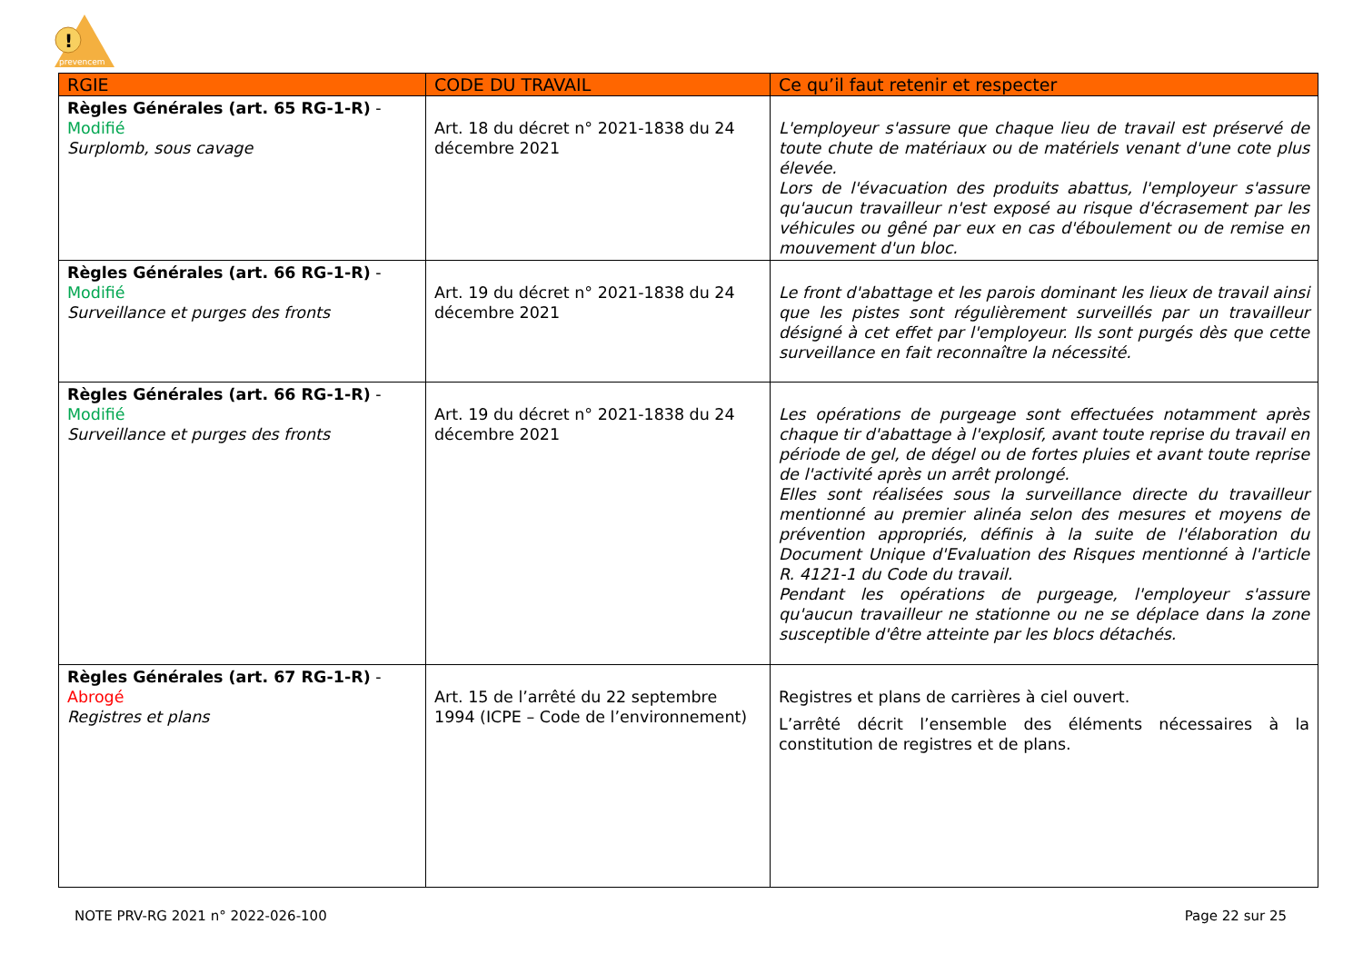!
prevencem
| RGIE | CODE DU TRAVAIL | Ce qu’il faut retenir et respecter |
| --- | --- | --- |
| Règles Générales (art. 65 RG-1-R) - Modifié Surplomb, sous cavage | Art. 18 du décret n° 2021-1838 du 24 décembre 2021 | L'employeur s'assure que chaque lieu de travail est préservé de toute chute de matériaux ou de matériels venant d'une cote plus élevée. Lors de l'évacuation des produits abattus, l'employeur s'assure qu'aucun travailleur n'est exposé au risque d'écrasement par les véhicules ou gêné par eux en cas d'éboulement ou de remise en mouvement d'un bloc. |
| Règles Générales (art. 66 RG-1-R) - Modifié Surveillance et purges des fronts | Art. 19 du décret n° 2021-1838 du 24 décembre 2021 | Le front d'abattage et les parois dominant les lieux de travail ainsi que les pistes sont régulièrement surveillés par un travailleur désigné à cet effet par l'employeur. Ils sont purgés dès que cette surveillance en fait reconnaître la nécessité. |
| Règles Générales (art. 66 RG-1-R) - Modifié Surveillance et purges des fronts | Art. 19 du décret n° 2021-1838 du 24 décembre 2021 | Les opérations de purgeage sont effectuées notamment après chaque tir d'abattage à l'explosif, avant toute reprise du travail en période de gel, de dégel ou de fortes pluies et avant toute reprise de l'activité après un arrêt prolongé. Elles sont réalisées sous la surveillance directe du travailleur mentionné au premier alinéa selon des mesures et moyens de prévention appropriés, définis à la suite de l'élaboration du Document Unique d'Evaluation des Risques mentionné à l'article R. 4121-1 du Code du travail. Pendant les opérations de purgeage, l'employeur s'assure qu'aucun travailleur ne stationne ou ne se déplace dans la zone susceptible d'être atteinte par les blocs détachés. |
| Règles Générales (art. 67 RG-1-R) - Abrogé Registres et plans | Art. 15 de l’arrêté du 22 septembre 1994 (ICPE – Code de l’environnement) | Registres et plans de carrières à ciel ouvert. L’arrêté décrit l’ensemble des éléments nécessaires à la constitution de registres et de plans. |
NOTE PRV-RG 2021 n° 2022-026-100 Page 22 sur 25